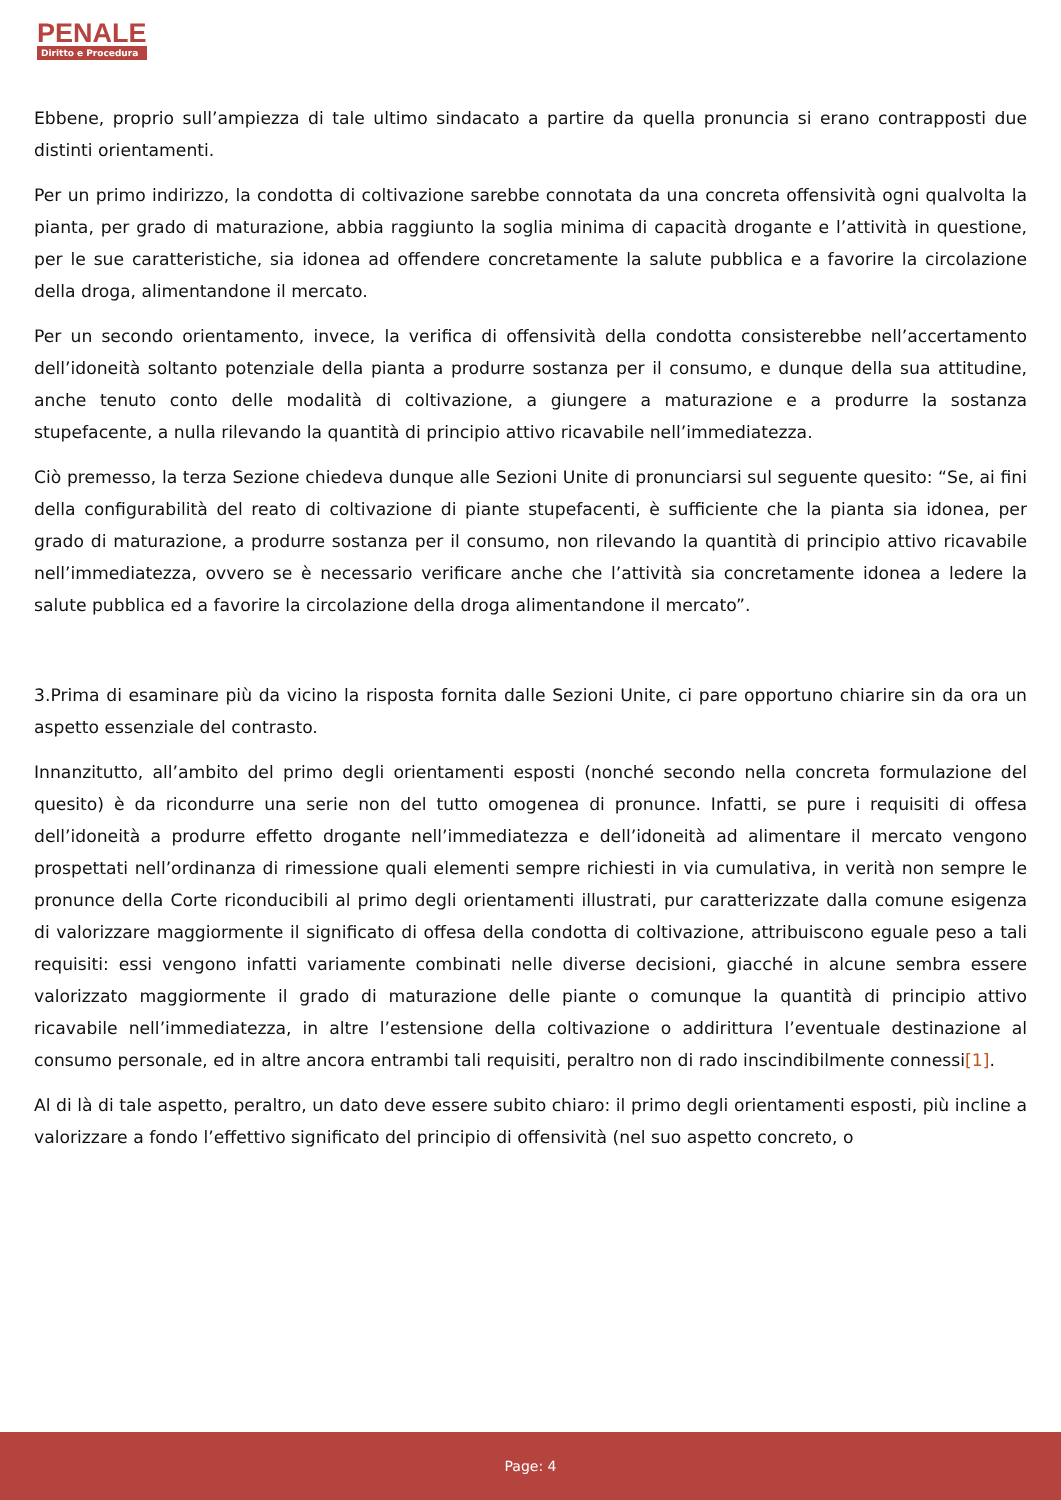PENALE
Diritto e Procedura
Ebbene, proprio sull’ampiezza di tale ultimo sindacato a partire da quella pronuncia si erano contrapposti due distinti orientamenti.
Per un primo indirizzo, la condotta di coltivazione sarebbe connotata da una concreta offensività ogni qualvolta la pianta, per grado di maturazione, abbia raggiunto la soglia minima di capacità drogante e l’attività in questione, per le sue caratteristiche, sia idonea ad offendere concretamente la salute pubblica e a favorire la circolazione della droga, alimentandone il mercato.
Per un secondo orientamento, invece, la verifica di offensività della condotta consisterebbe nell’accertamento dell’idoneità soltanto potenziale della pianta a produrre sostanza per il consumo, e dunque della sua attitudine, anche tenuto conto delle modalità di coltivazione, a giungere a maturazione e a produrre la sostanza stupefacente, a nulla rilevando la quantità di principio attivo ricavabile nell’immediatezza.
Ciò premesso, la terza Sezione chiedeva dunque alle Sezioni Unite di pronunciarsi sul seguente quesito: “Se, ai fini della configurabilità del reato di coltivazione di piante stupefacenti, è sufficiente che la pianta sia idonea, per grado di maturazione, a produrre sostanza per il consumo, non rilevando la quantità di principio attivo ricavabile nell’immediatezza, ovvero se è necessario verificare anche che l’attività sia concretamente idonea a ledere la salute pubblica ed a favorire la circolazione della droga alimentandone il mercato”.
3.Prima di esaminare più da vicino la risposta fornita dalle Sezioni Unite, ci pare opportuno chiarire sin da ora un aspetto essenziale del contrasto.
Innanzitutto, all’ambito del primo degli orientamenti esposti (nonché secondo nella concreta formulazione del quesito) è da ricondurre una serie non del tutto omogenea di pronunce. Infatti, se pure i requisiti di offesa dell’idoneità a produrre effetto drogante nell’immediatezza e dell’idoneità ad alimentare il mercato vengono prospettati nell’ordinanza di rimessione quali elementi sempre richiesti in via cumulativa, in verità non sempre le pronunce della Corte riconducibili al primo degli orientamenti illustrati, pur caratterizzate dalla comune esigenza di valorizzare maggiormente il significato di offesa della condotta di coltivazione, attribuiscono eguale peso a tali requisiti: essi vengono infatti variamente combinati nelle diverse decisioni, giacché in alcune sembra essere valorizzato maggiormente il grado di maturazione delle piante o comunque la quantità di principio attivo ricavabile nell’immediatezza, in altre l’estensione della coltivazione o addirittura l’eventuale destinazione al consumo personale, ed in altre ancora entrambi tali requisiti, peraltro non di rado inscindibilmente connessi[1].
Al di là di tale aspetto, peraltro, un dato deve essere subito chiaro: il primo degli orientamenti esposti, più incline a valorizzare a fondo l’effettivo significato del principio di offensività (nel suo aspetto concreto, o
Page: 4